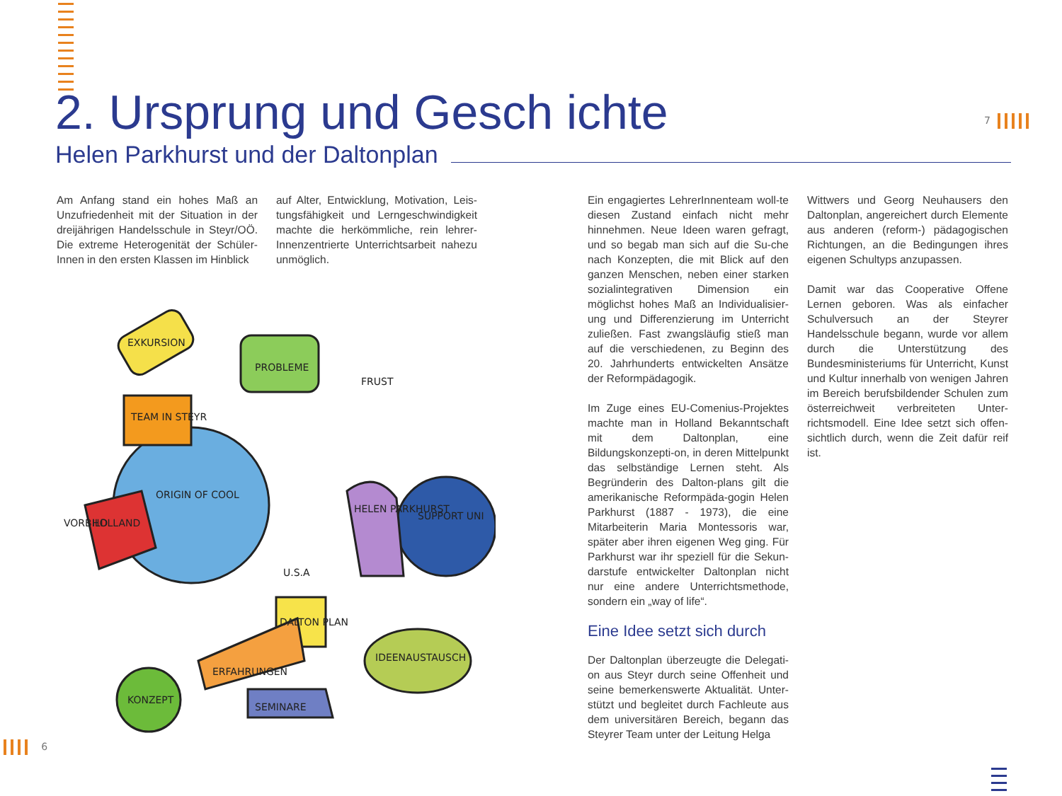2. Ursprung und Gesch ichte
Helen Parkhurst und der Daltonplan
7
Am Anfang stand ein hohes Maß an Unzufriedenheit mit der Situation in der dreijährigen Handelsschule in Steyr/OÖ. Die extreme Heterogenität der Schüler-Innen in den ersten Klassen im Hinblick
auf Alter, Entwicklung, Motivation, Leis-tungsfähigkeit und Lerngeschwindigkeit machte die herkömmliche, rein lehrer-Innenzentrierte Unterrichtsarbeit nahezu unmöglich.
EXKURSION
PROBLEME
FRUST
TEAM IN STEYR
ORIGIN OF COOL
VORBILD
HOLLAND
HELEN PARKHURST
SUPPORT UNI
DALTON PLAN
ERFAHRUNGEN
IDEENAUSTAUSCH
KONZEPT
SEMINARE
U.S.A
Ein engagiertes LehrerInnenteam woll-te diesen Zustand einfach nicht mehr hinnehmen. Neue Ideen waren gefragt, und so begab man sich auf die Su-che nach Konzepten, die mit Blick auf den ganzen Menschen, neben einer starken sozialintegrativen Dimension ein möglichst hohes Maß an Individualisier-ung und Differenzierung im Unterricht zuließen. Fast zwangsläufig stieß man auf die verschiedenen, zu Beginn des 20. Jahrhunderts entwickelten Ansätze der Reformpädagogik.
Im Zuge eines EU-Comenius-Projektes machte man in Holland Bekanntschaft mit dem Daltonplan, eine Bildungskonzepti-on, in deren Mittelpunkt das selbständige Lernen steht. Als Begründerin des Dalton-plans gilt die amerikanische Reformpäda-gogin Helen Parkhurst (1887 - 1973), die eine Mitarbeiterin Maria Montessoris war, später aber ihren eigenen Weg ging. Für Parkhurst war ihr speziell für die Sekun-darstufe entwickelter Daltonplan nicht nur eine andere Unterrichtsmethode, sondern ein „way of life“.
Eine Idee setzt sich durch
Der Daltonplan überzeugte die Delegati-on aus Steyr durch seine Offenheit und seine bemerkenswerte Aktualität. Unter-stützt und begleitet durch Fachleute aus dem universitären Bereich, begann das Steyrer Team unter der Leitung Helga
Wittwers und Georg Neuhausers den Daltonplan, angereichert durch Elemente aus anderen (reform-) pädagogischen Richtungen, an die Bedingungen ihres eigenen Schultyps anzupassen.
Damit war das Cooperative Offene Lernen geboren. Was als einfacher Schulversuch an der Steyrer Handelsschule begann, wurde vor allem durch die Unterstützung des Bundesministeriums für Unterricht, Kunst und Kultur innerhalb von wenigen Jahren im Bereich berufsbildender Schulen zum österreichweit verbreiteten Unter-richtsmodell. Eine Idee setzt sich offen-sichtlich durch, wenn die Zeit dafür reif ist.
6